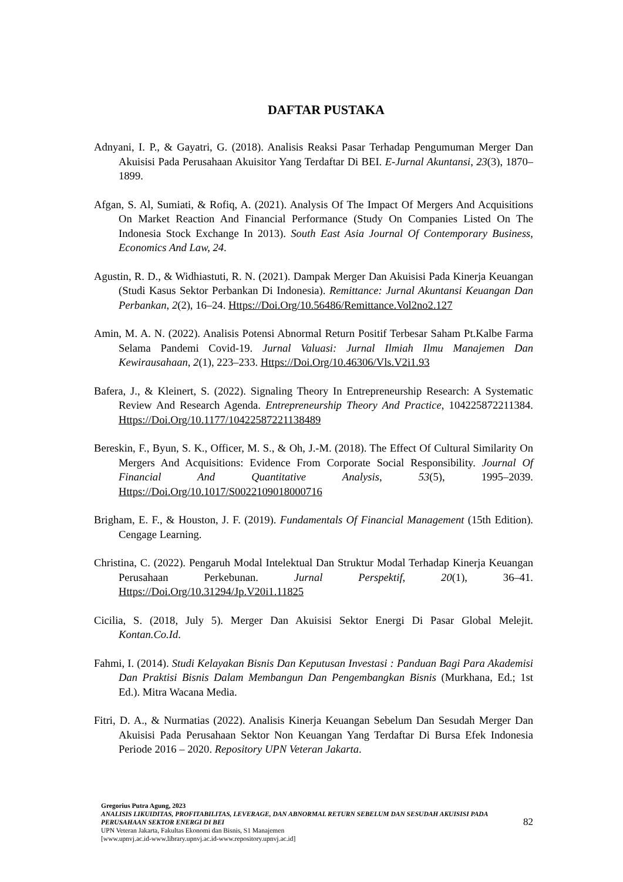DAFTAR PUSTAKA
Adnyani, I. P., & Gayatri, G. (2018). Analisis Reaksi Pasar Terhadap Pengumuman Merger Dan Akuisisi Pada Perusahaan Akuisitor Yang Terdaftar Di BEI. E-Jurnal Akuntansi, 23(3), 1870–1899.
Afgan, S. Al, Sumiati, & Rofiq, A. (2021). Analysis Of The Impact Of Mergers And Acquisitions On Market Reaction And Financial Performance (Study On Companies Listed On The Indonesia Stock Exchange In 2013). South East Asia Journal Of Contemporary Business, Economics And Law, 24.
Agustin, R. D., & Widhiastuti, R. N. (2021). Dampak Merger Dan Akuisisi Pada Kinerja Keuangan (Studi Kasus Sektor Perbankan Di Indonesia). Remittance: Jurnal Akuntansi Keuangan Dan Perbankan, 2(2), 16–24. Https://Doi.Org/10.56486/Remittance.Vol2no2.127
Amin, M. A. N. (2022). Analisis Potensi Abnormal Return Positif Terbesar Saham Pt.Kalbe Farma Selama Pandemi Covid-19. Jurnal Valuasi: Jurnal Ilmiah Ilmu Manajemen Dan Kewirausahaan, 2(1), 223–233. Https://Doi.Org/10.46306/Vls.V2i1.93
Bafera, J., & Kleinert, S. (2022). Signaling Theory In Entrepreneurship Research: A Systematic Review And Research Agenda. Entrepreneurship Theory And Practice, 104225872211384. Https://Doi.Org/10.1177/10422587221138489
Bereskin, F., Byun, S. K., Officer, M. S., & Oh, J.-M. (2018). The Effect Of Cultural Similarity On Mergers And Acquisitions: Evidence From Corporate Social Responsibility. Journal Of Financial And Quantitative Analysis, 53(5), 1995–2039. Https://Doi.Org/10.1017/S0022109018000716
Brigham, E. F., & Houston, J. F. (2019). Fundamentals Of Financial Management (15th Edition). Cengage Learning.
Christina, C. (2022). Pengaruh Modal Intelektual Dan Struktur Modal Terhadap Kinerja Keuangan Perusahaan Perkebunan. Jurnal Perspektif, 20(1), 36–41. Https://Doi.Org/10.31294/Jp.V20i1.11825
Cicilia, S. (2018, July 5). Merger Dan Akuisisi Sektor Energi Di Pasar Global Melejit. Kontan.Co.Id.
Fahmi, I. (2014). Studi Kelayakan Bisnis Dan Keputusan Investasi : Panduan Bagi Para Akademisi Dan Praktisi Bisnis Dalam Membangun Dan Pengembangkan Bisnis (Murkhana, Ed.; 1st Ed.). Mitra Wacana Media.
Fitri, D. A., & Nurmatias (2022). Analisis Kinerja Keuangan Sebelum Dan Sesudah Merger Dan Akuisisi Pada Perusahaan Sektor Non Keuangan Yang Terdaftar Di Bursa Efek Indonesia Periode 2016 – 2020. Repository UPN Veteran Jakarta.
Gregorius Putra Agung, 2023
ANALISIS LIKUIDITAS, PROFITABILITAS, LEVERAGE, DAN ABNORMAL RETURN SEBELUM DAN SESUDAH AKUISISI PADA PERUSAHAAN SEKTOR ENERGI DI BEI
UPN Veteran Jakarta, Fakultas Ekonomi dan Bisnis, S1 Manajemen
[www.upnvj.ac.id-www.library.upnvj.ac.id-www.repository.upnvj.ac.id]
82